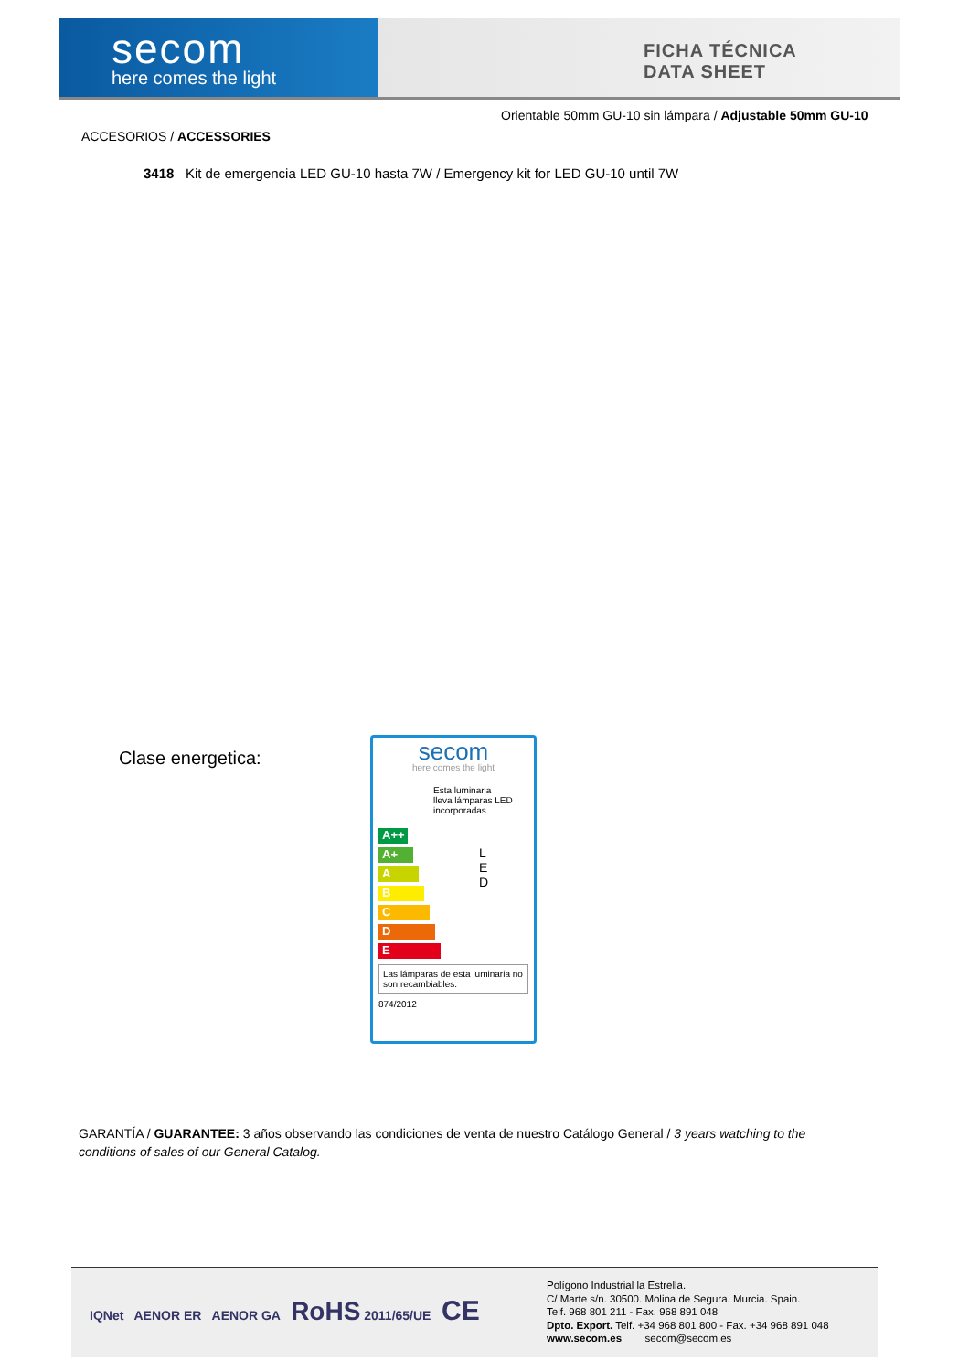secom
here comes the light
FICHA TÉCNICA
DATA SHEET
Orientable 50mm GU-10 sin lámpara / Adjustable 50mm GU-10
ACCESORIOS / ACCESSORIES
3418 Kit de emergencia LED GU-10 hasta 7W / Emergency kit for LED GU-10 until 7W
Clase energetica:
secom
here comes the light
Esta luminaria
lleva lámparas LED
incorporadas.
A++
A+
A
B
C
D
E
L
E
D
Las lámparas de esta luminaria no son recambiables.
874/2012
GARANTÍA / GUARANTEE: 3 años observando las condiciones de venta de nuestro Catálogo General / 3 years watching to the conditions of sales of our General Catalog.
IQNet AENOR ER AENOR GA RoHS 2011/65/UE CE
Polígono Industrial la Estrella.
C/ Marte s/n. 30500. Molina de Segura. Murcia. Spain.
Telf. 968 801 211 - Fax. 968 891 048
Dpto. Export. Telf. +34 968 801 800 - Fax. +34 968 891 048
www.secom.es secom@secom.es